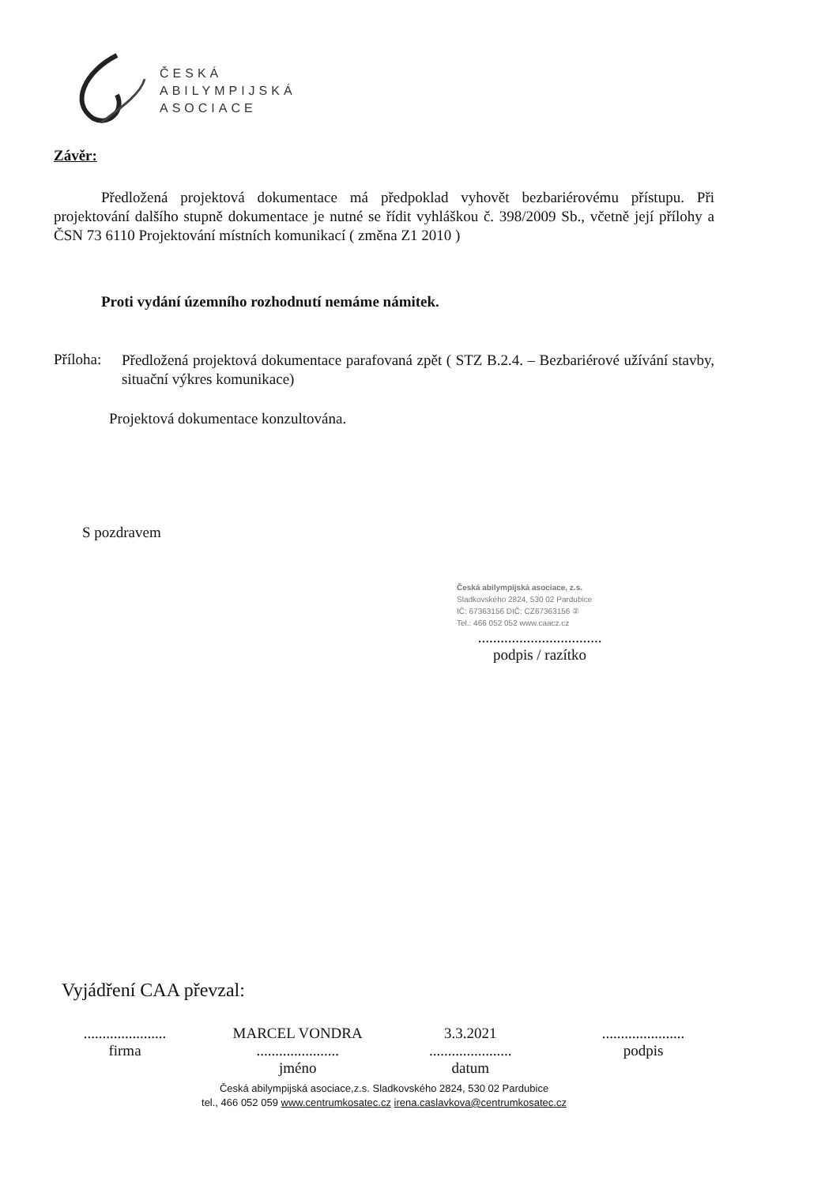ČESKÁ
ABILYMPIJSKÁ
ASOCIACE
Závěr:
Předložená projektová dokumentace má předpoklad vyhovět bezbariérovému přístupu. Při projektování dalšího stupně dokumentace je nutné se řídit vyhláškou č. 398/2009 Sb., včetně její přílohy a ČSN 73 6110 Projektování místních komunikací ( změna Z1 2010 )
Proti vydání územního rozhodnutí nemáme námitek.
Příloha:
Předložená projektová dokumentace parafovaná zpět ( STZ B.2.4. – Bezbariérové užívání stavby, situační výkres komunikace)
Projektová dokumentace konzultována.
S pozdravem
Česká abilympijská asociace, z.s.
Sladkovského 2824, 530 02 Pardubice
IČ: 67363156 DIČ: CZ67363156 ②
Tel.: 466 052 052 www.caacz.cz
.................................
podpis / razítko
Vyjádření CAA převzal:
......................
firma
MARCEL VONDRA
......................
jméno
3.3.2021
......................
datum
......................
podpis
Česká abilympijská asociace,z.s. Sladkovského 2824, 530 02 Pardubice
tel., 466 052 059 www.centrumkosatec.cz irena.caslavkova@centrumkosatec.cz